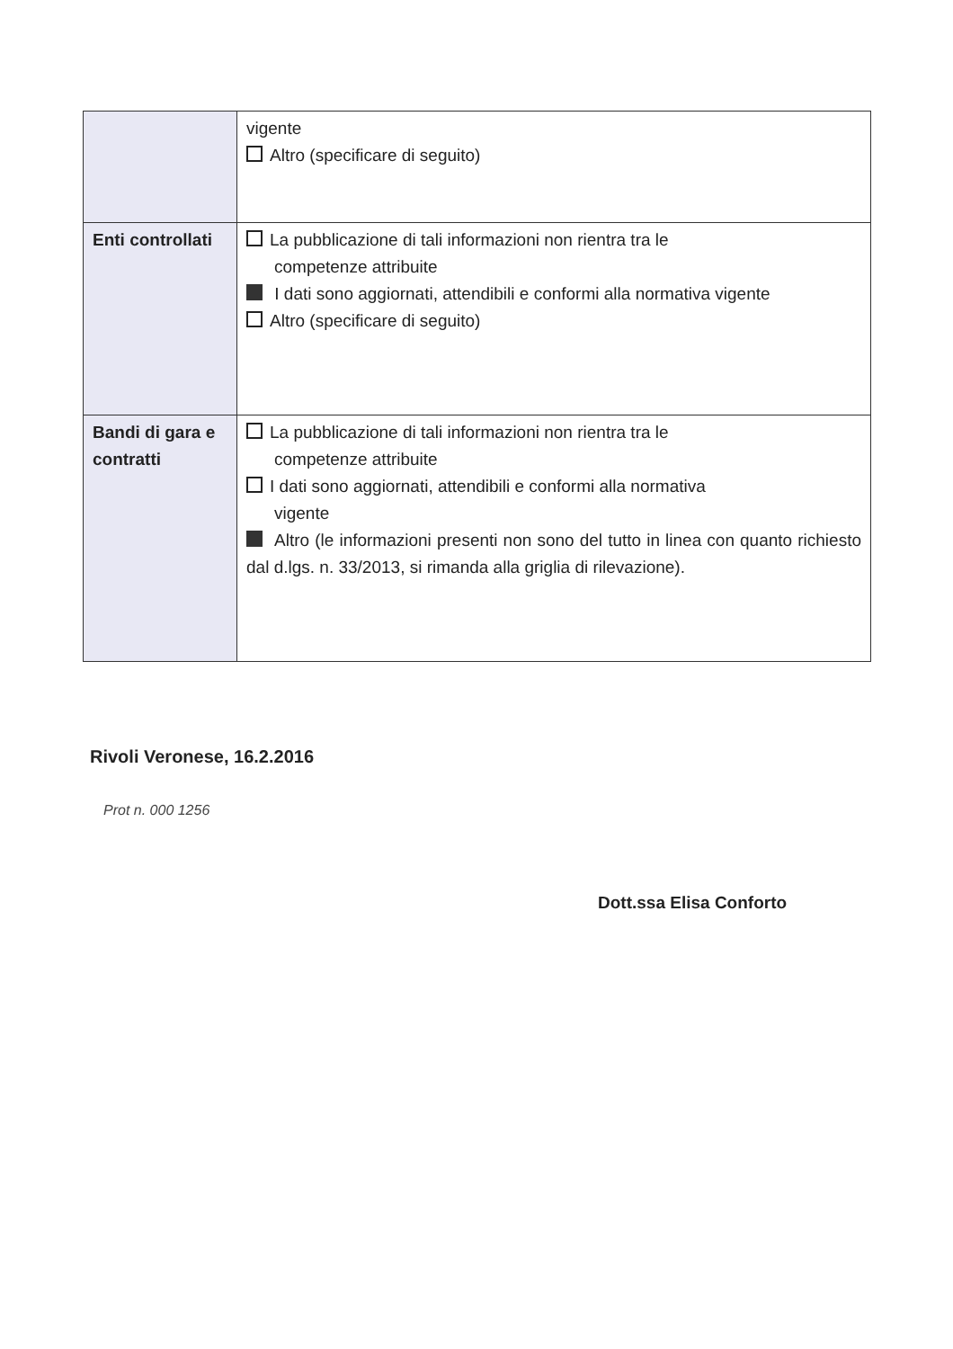| | vigente Altro (specificare di seguito) |
| Enti controllati | La pubblicazione di tali informazioni non rientra tra le competenze attribuite I dati sono aggiornati, attendibili e conformi alla normativa vigente Altro (specificare di seguito) |
| Bandi di gara e contratti | La pubblicazione di tali informazioni non rientra tra le competenze attribuite I dati sono aggiornati, attendibili e conformi alla normativa vigente Altro (le informazioni presenti non sono del tutto in linea con quanto richiesto dal d.lgs. n. 33/2013, si rimanda alla griglia di rilevazione). |
Rivoli Veronese, 16.2.2016
Prot n. 000 1256
Dott.ssa Elisa Conforto